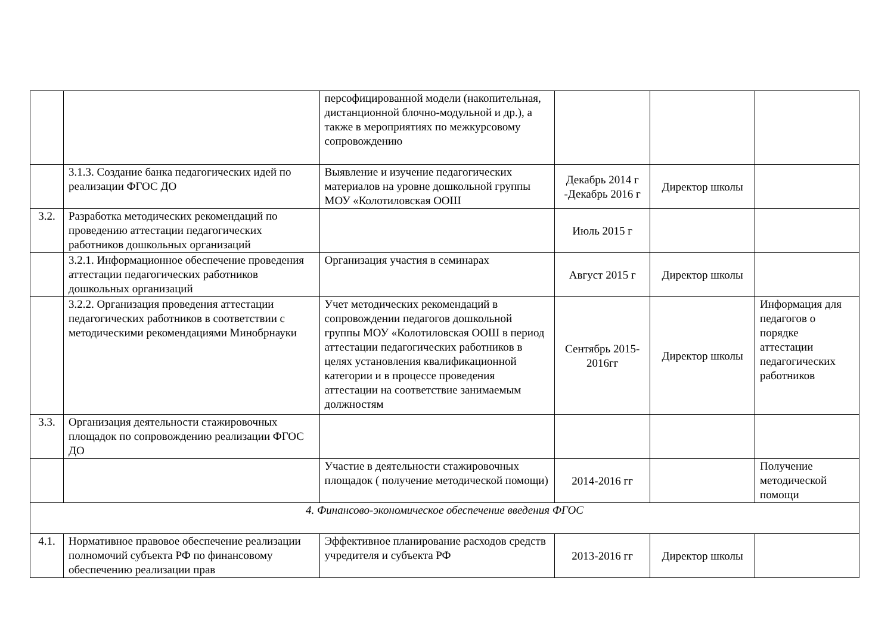| | | персофицированной модели (накопительная, дистанционной блочно-модульной и др.), а также в мероприятиях по межкурсовому сопровождению | | | |
| | 3.1.3. Создание банка педагогических идей по реализации ФГОС ДО | Выявление и изучение педагогических материалов на уровне дошкольной группы МОУ «Колотиловская ООШ | Декабрь 2014 г -Декабрь 2016 г | Директор школы | |
| 3.2. | Разработка методических рекомендаций по проведению аттестации педагогических работников дошкольных организаций | | Июль 2015 г | | |
| | 3.2.1. Информационное обеспечение проведения аттестации педагогических работников дошкольных организаций | Организация участия в семинарах | Август 2015 г | Директор школы | |
| | 3.2.2. Организация проведения аттестации педагогических работников в соответствии с методическими рекомендациями Минобрнауки | Учет методических рекомендаций в сопровождении педагогов дошкольной группы МОУ «Колотиловская ООШ в период аттестации педагогических работников в целях установления квалификационной категории и в процессе проведения аттестации на соответствие занимаемым должностям | Сентябрь 2015-2016гг | Директор школы | Информация для педагогов о порядке аттестации педагогических работников |
| 3.3. | Организация деятельности стажировочных площадок по сопровождению реализации ФГОС ДО | | | | |
| | | Участие в деятельности стажировочных площадок ( получение методической помощи) | 2014-2016 гг | | Получение методической помощи |
| 4. Финансово-экономическое обеспечение введения ФГОС | | | | | |
| 4.1. | Нормативное правовое обеспечение реализации полномочий субъекта РФ по финансовому обеспечению реализации прав | Эффективное планирование расходов средств учредителя и субъекта РФ | 2013-2016 гг | Директор школы | |